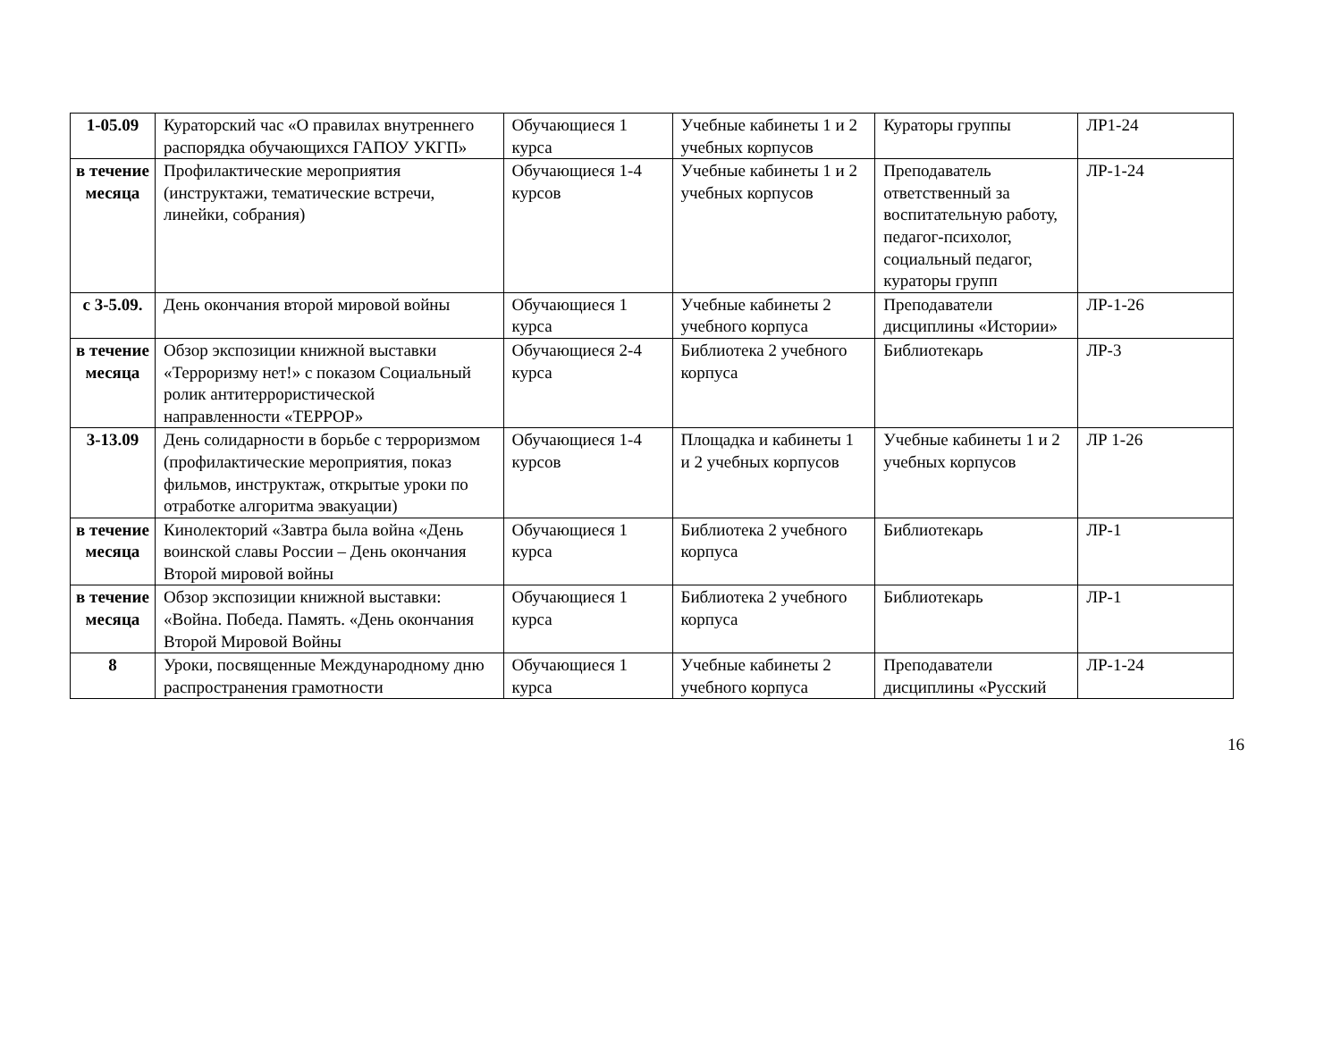| 1-05.09 | Кураторский час «О правилах внутреннего распорядка обучающихся ГАПОУ УКГП» | Обучающиеся 1 курса | Учебные кабинеты 1 и 2 учебных корпусов | Кураторы группы | ЛР1-24 |
| в течение месяца | Профилактические мероприятия (инструктажи, тематические встречи, линейки, собрания) | Обучающиеся 1-4 курсов | Учебные кабинеты 1 и 2 учебных корпусов | Преподаватель ответственный за воспитательную работу, педагог-психолог, социальный педагог, кураторы групп | ЛР-1-24 |
| с 3-5.09. | День окончания второй мировой войны | Обучающиеся 1 курса | Учебные кабинеты 2 учебного корпуса | Преподаватели дисциплины «Истории» | ЛР-1-26 |
| в течение месяца | Обзор экспозиции книжной выставки «Терроризму нет!» с показом Социальный ролик антитеррористической направленности «ТЕРРОР» | Обучающиеся 2-4 курса | Библиотека 2 учебного корпуса | Библиотекарь | ЛР-3 |
| 3-13.09 | День солидарности в борьбе с терроризмом (профилактические мероприятия, показ фильмов, инструктаж, открытые уроки по отработке алгоритма эвакуации) | Обучающиеся 1-4 курсов | Площадка и кабинеты 1 и 2 учебных корпусов | Учебные кабинеты 1 и 2 учебных корпусов | ЛР 1-26 |
| в течение месяца | Кинолекторий «Завтра была война «День воинской славы России – День окончания Второй мировой войны | Обучающиеся 1 курса | Библиотека 2 учебного корпуса | Библиотекарь | ЛР-1 |
| в течение месяца | Обзор экспозиции книжной выставки: «Война. Победа. Память. «День окончания Второй Мировой Войны | Обучающиеся 1 курса | Библиотека 2 учебного корпуса | Библиотекарь | ЛР-1 |
| 8 | Уроки, посвященные Международному дню распространения грамотности | Обучающиеся 1 курса | Учебные кабинеты 2 учебного корпуса | Преподаватели дисциплины «Русский | ЛР-1-24 |
16